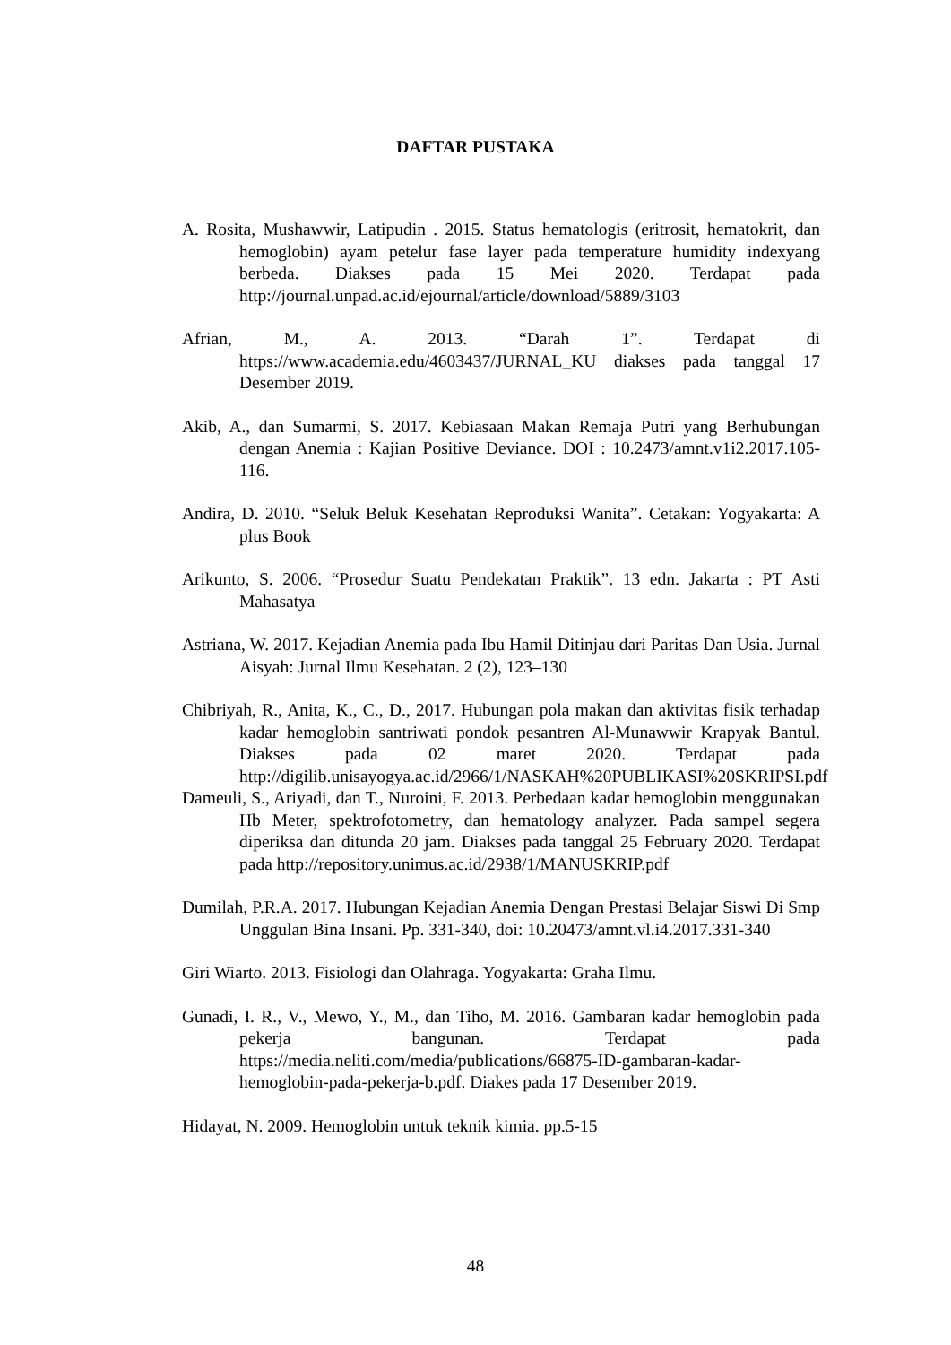DAFTAR PUSTAKA
A. Rosita, Mushawwir, Latipudin . 2015. Status hematologis (eritrosit, hematokrit, dan hemoglobin) ayam petelur fase layer pada temperature humidity indexyang berbeda. Diakses pada 15 Mei 2020. Terdapat pada http://journal.unpad.ac.id/ejournal/article/download/5889/3103
Afrian, M., A. 2013. “Darah 1”. Terdapat di https://www.academia.edu/4603437/JURNAL_KU diakses pada tanggal 17 Desember 2019.
Akib, A., dan Sumarmi, S. 2017. Kebiasaan Makan Remaja Putri yang Berhubungan dengan Anemia : Kajian Positive Deviance. DOI : 10.2473/amnt.v1i2.2017.105-116.
Andira, D. 2010. “Seluk Beluk Kesehatan Reproduksi Wanita”. Cetakan: Yogyakarta: A plus Book
Arikunto, S. 2006. “Prosedur Suatu Pendekatan Praktik”. 13 edn. Jakarta : PT Asti Mahasatya
Astriana, W. 2017. Kejadian Anemia pada Ibu Hamil Ditinjau dari Paritas Dan Usia. Jurnal Aisyah: Jurnal Ilmu Kesehatan. 2 (2), 123–130
Chibriyah, R., Anita, K., C., D., 2017. Hubungan pola makan dan aktivitas fisik terhadap kadar hemoglobin santriwati pondok pesantren Al-Munawwir Krapyak Bantul. Diakses pada 02 maret 2020. Terdapat pada http://digilib.unisayogya.ac.id/2966/1/NASKAH%20PUBLIKASI%20SKRIPSI.pdf
Dameuli, S., Ariyadi, dan T., Nuroini, F. 2013. Perbedaan kadar hemoglobin menggunakan Hb Meter, spektrofotometry, dan hematology analyzer. Pada sampel segera diperiksa dan ditunda 20 jam. Diakses pada tanggal 25 February 2020. Terdapat pada http://repository.unimus.ac.id/2938/1/MANUSKRIP.pdf
Dumilah, P.R.A. 2017. Hubungan Kejadian Anemia Dengan Prestasi Belajar Siswi Di Smp Unggulan Bina Insani. Pp. 331-340, doi: 10.20473/amnt.vl.i4.2017.331-340
Giri Wiarto. 2013. Fisiologi dan Olahraga. Yogyakarta: Graha Ilmu.
Gunadi, I. R., V., Mewo, Y., M., dan Tiho, M. 2016. Gambaran kadar hemoglobin pada pekerja bangunan. Terdapat pada https://media.neliti.com/media/publications/66875-ID-gambaran-kadar-hemoglobin-pada-pekerja-b.pdf. Diakes pada 17 Desember 2019.
Hidayat, N. 2009. Hemoglobin untuk teknik kimia. pp.5-15
48